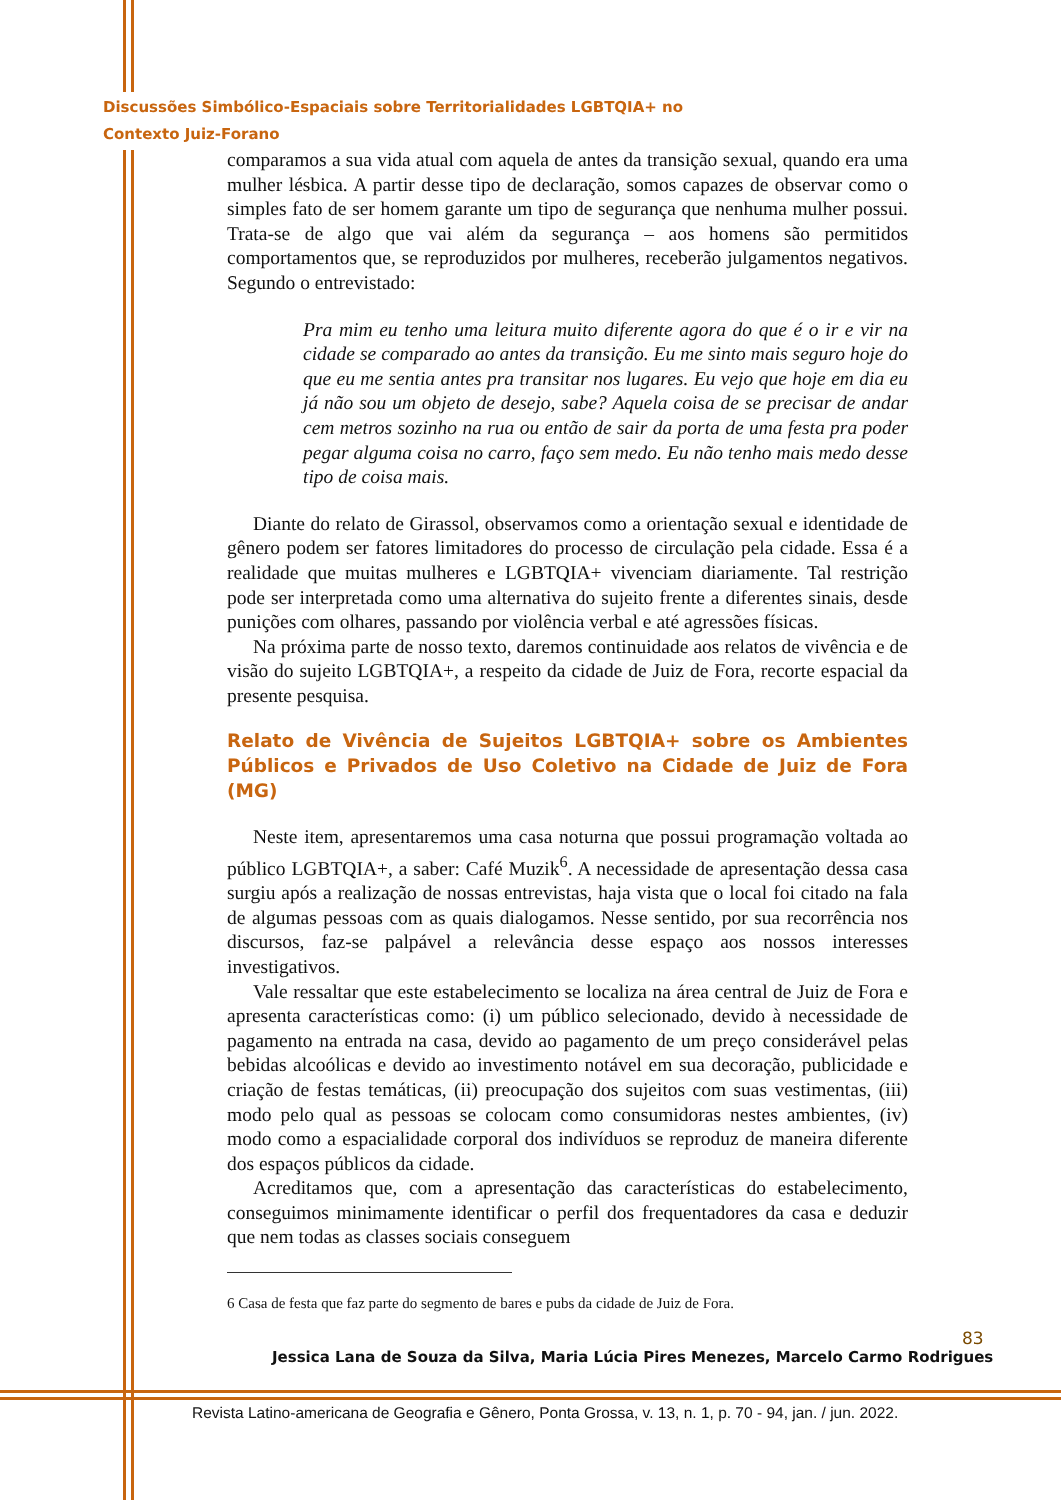Discussões Simbólico-Espaciais sobre Territorialidades LGBTQIA+ no
Contexto Juiz-Forano
comparamos a sua vida atual com aquela de antes da transição sexual, quando era uma mulher lésbica. A partir desse tipo de declaração, somos capazes de observar como o simples fato de ser homem garante um tipo de segurança que nenhuma mulher possui. Trata-se de algo que vai além da segurança – aos homens são permitidos comportamentos que, se reproduzidos por mulheres, receberão julgamentos negativos. Segundo o entrevistado:
Pra mim eu tenho uma leitura muito diferente agora do que é o ir e vir na cidade se comparado ao antes da transição. Eu me sinto mais seguro hoje do que eu me sentia antes pra transitar nos lugares. Eu vejo que hoje em dia eu já não sou um objeto de desejo, sabe? Aquela coisa de se precisar de andar cem metros sozinho na rua ou então de sair da porta de uma festa pra poder pegar alguma coisa no carro, faço sem medo. Eu não tenho mais medo desse tipo de coisa mais.
Diante do relato de Girassol, observamos como a orientação sexual e identidade de gênero podem ser fatores limitadores do processo de circulação pela cidade. Essa é a realidade que muitas mulheres e LGBTQIA+ vivenciam diariamente. Tal restrição pode ser interpretada como uma alternativa do sujeito frente a diferentes sinais, desde punições com olhares, passando por violência verbal e até agressões físicas.
Na próxima parte de nosso texto, daremos continuidade aos relatos de vivência e de visão do sujeito LGBTQIA+, a respeito da cidade de Juiz de Fora, recorte espacial da presente pesquisa.
Relato de Vivência de Sujeitos LGBTQIA+ sobre os Ambientes Públicos e Privados de Uso Coletivo na Cidade de Juiz de Fora (MG)
Neste item, apresentaremos uma casa noturna que possui programação voltada ao público LGBTQIA+, a saber: Café Muzik<sup>6</sup>. A necessidade de apresentação dessa casa surgiu após a realização de nossas entrevistas, haja vista que o local foi citado na fala de algumas pessoas com as quais dialogamos. Nesse sentido, por sua recorrência nos discursos, faz-se palpável a relevância desse espaço aos nossos interesses investigativos.
Vale ressaltar que este estabelecimento se localiza na área central de Juiz de Fora e apresenta características como: (i) um público selecionado, devido à necessidade de pagamento na entrada na casa, devido ao pagamento de um preço considerável pelas bebidas alcoólicas e devido ao investimento notável em sua decoração, publicidade e criação de festas temáticas, (ii) preocupação dos sujeitos com suas vestimentas, (iii) modo pelo qual as pessoas se colocam como consumidoras nestes ambientes, (iv) modo como a espacialidade corporal dos indivíduos se reproduz de maneira diferente dos espaços públicos da cidade.
Acreditamos que, com a apresentação das características do estabelecimento, conseguimos minimamente identificar o perfil dos frequentadores da casa e deduzir que nem todas as classes sociais conseguem
6 Casa de festa que faz parte do segmento de bares e pubs da cidade de Juiz de Fora.
83
Jessica Lana de Souza da Silva, Maria Lúcia Pires Menezes, Marcelo Carmo Rodrigues
Revista Latino-americana de Geografia e Gênero, Ponta Grossa, v. 13, n. 1, p. 70 - 94, jan. / jun. 2022.